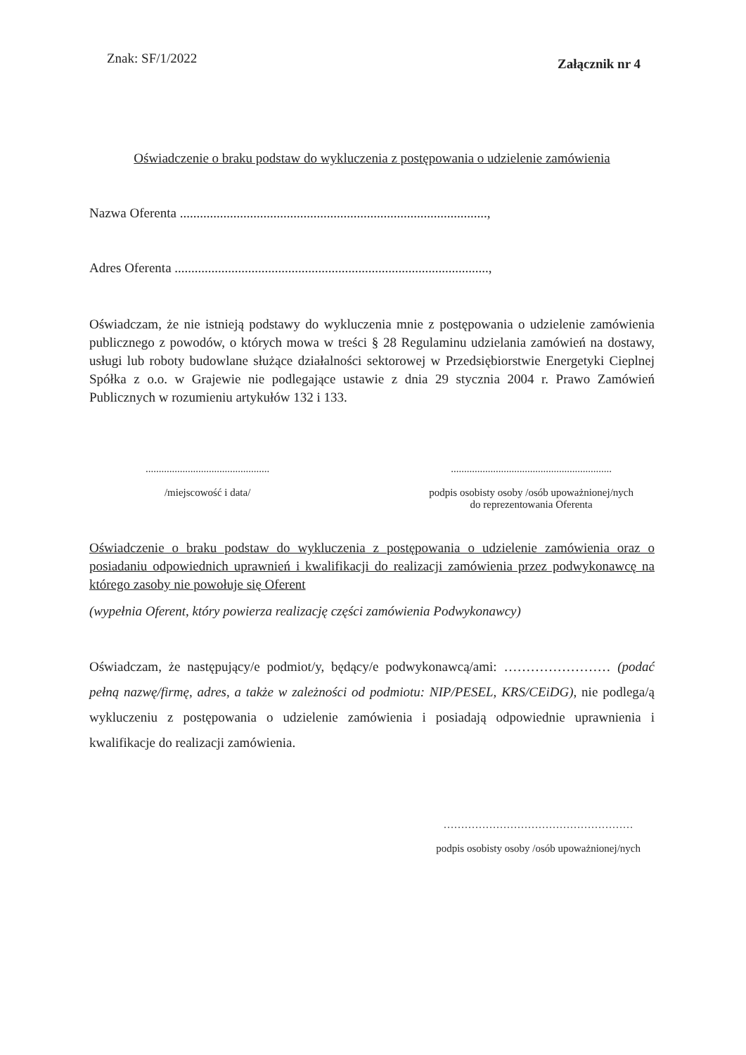Znak: SF/1/2022 Załącznik nr 4
Oświadczenie o braku podstaw do wykluczenia z postępowania o udzielenie zamówienia
Nazwa Oferenta ............................................................................................,
Adres Oferenta ..............................................................................................,
Oświadczam, że nie istnieją podstawy do wykluczenia mnie z postępowania o udzielenie zamówienia publicznego z powodów, o których mowa w treści § 28 Regulaminu udzielania zamówień na dostawy, usługi lub roboty budowlane służące działalności sektorowej w Przedsiębiorstwie Energetyki Cieplnej Spółka z o.o. w Grajewie nie podlegające ustawie z dnia 29 stycznia 2004 r. Prawo Zamówień Publicznych w rozumieniu artykułów 132 i 133.
...............................................
/miejscowość i data/
.............................................................
podpis osobisty osoby /osób upoważnionej/nych
do reprezentowania Oferenta
Oświadczenie o braku podstaw do wykluczenia z postępowania o udzielenie zamówienia oraz o posiadaniu odpowiednich uprawnień i kwalifikacji do realizacji zamówienia przez podwykonawcę na którego zasoby nie powołuje się Oferent
(wypełnia Oferent, który powierza realizację części zamówienia Podwykonawcy)
Oświadczam, że następujący/e podmiot/y, będący/e podwykonawcą/ami: …………………… (podać pełną nazwę/firmę, adres, a także w zależności od podmiotu: NIP/PESEL, KRS/CEiDG), nie podlega/ą wykluczeniu z postępowania o udzielenie zamówienia i posiadają odpowiednie uprawnienia i kwalifikacje do realizacji zamówienia.
………………………………………………
podpis osobisty osoby /osób upoważnionej/nych